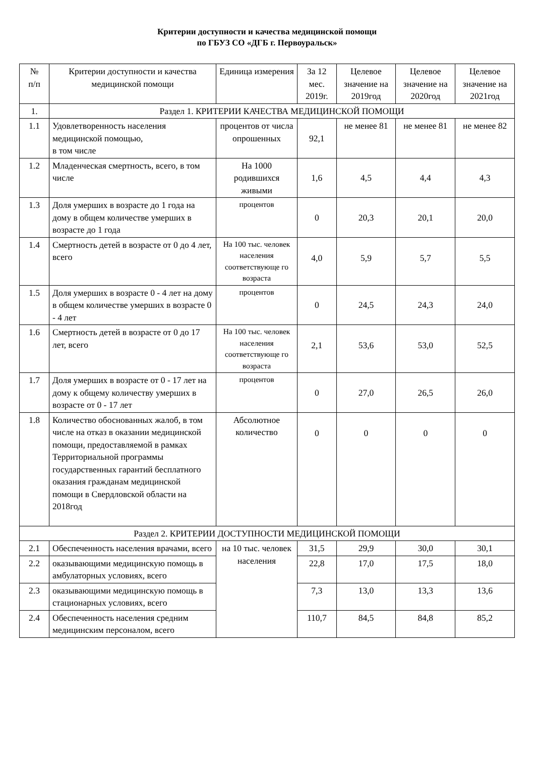Критерии доступности и качества медицинской помощи
по ГБУЗ СО «ДГБ г. Первоуральск»
| № п/п | Критерии доступности и качества медицинской помощи | Единица измерения | За 12 мес. 2019г. | Целевое значение на 2019год | Целевое значение на 2020год | Целевое значение на 2021год |
| --- | --- | --- | --- | --- | --- | --- |
| 1. | Раздел 1. КРИТЕРИИ КАЧЕСТВА МЕДИЦИНСКОЙ ПОМОЩИ | | | | | |
| 1.1 | Удовлетворенность населения медицинской помощью, в том числе | процентов от числа опрошенных | 92,1 | не менее 81 | не менее 81 | не менее 82 |
| 1.2 | Младенческая смертность, всего, в том числе | На 1000 родившихся живыми | 1,6 | 4,5 | 4,4 | 4,3 |
| 1.3 | Доля умерших в возрасте до 1 года на дому в общем количестве умерших в возрасте до 1 года | процентов | 0 | 20,3 | 20,1 | 20,0 |
| 1.4 | Смертность детей в возрасте от 0 до 4 лет, всего | На 100 тыс. человек населения соответствующе го возраста | 4,0 | 5,9 | 5,7 | 5,5 |
| 1.5 | Доля умерших в возрасте 0 - 4 лет на дому в общем количестве умерших в возрасте 0 - 4 лет | процентов | 0 | 24,5 | 24,3 | 24,0 |
| 1.6 | Смертность детей в возрасте от 0 до 17 лет, всего | На 100 тыс. человек населения соответствующе го возраста | 2,1 | 53,6 | 53,0 | 52,5 |
| 1.7 | Доля умерших в возрасте от 0 - 17 лет на дому к общему количеству умерших в возрасте от 0 - 17 лет | процентов | 0 | 27,0 | 26,5 | 26,0 |
| 1.8 | Количество обоснованных жалоб, в том числе на отказ в оказании медицинской помощи, предоставляемой в рамках Территориальной программы государственных гарантий бесплатного оказания гражданам медицинской помощи в Свердловской области на 2018год | Абсолютное количество | 0 | 0 | 0 | 0 |
| Раздел 2. КРИТЕРИИ ДОСТУПНОСТИ МЕДИЦИНСКОЙ ПОМОЩИ | | | | | | |
| 2.1 | Обеспеченность населения врачами, всего | на 10 тыс. человек населения | 31,5 | 29,9 | 30,0 | 30,1 |
| 2.2 | оказывающими медицинскую помощь в амбулаторных условиях, всего | | 22,8 | 17,0 | 17,5 | 18,0 |
| 2.3 | оказывающими медицинскую помощь в стационарных условиях, всего | | 7,3 | 13,0 | 13,3 | 13,6 |
| 2.4 | Обеспеченность населения средним медицинским персоналом, всего | | 110,7 | 84,5 | 84,8 | 85,2 |